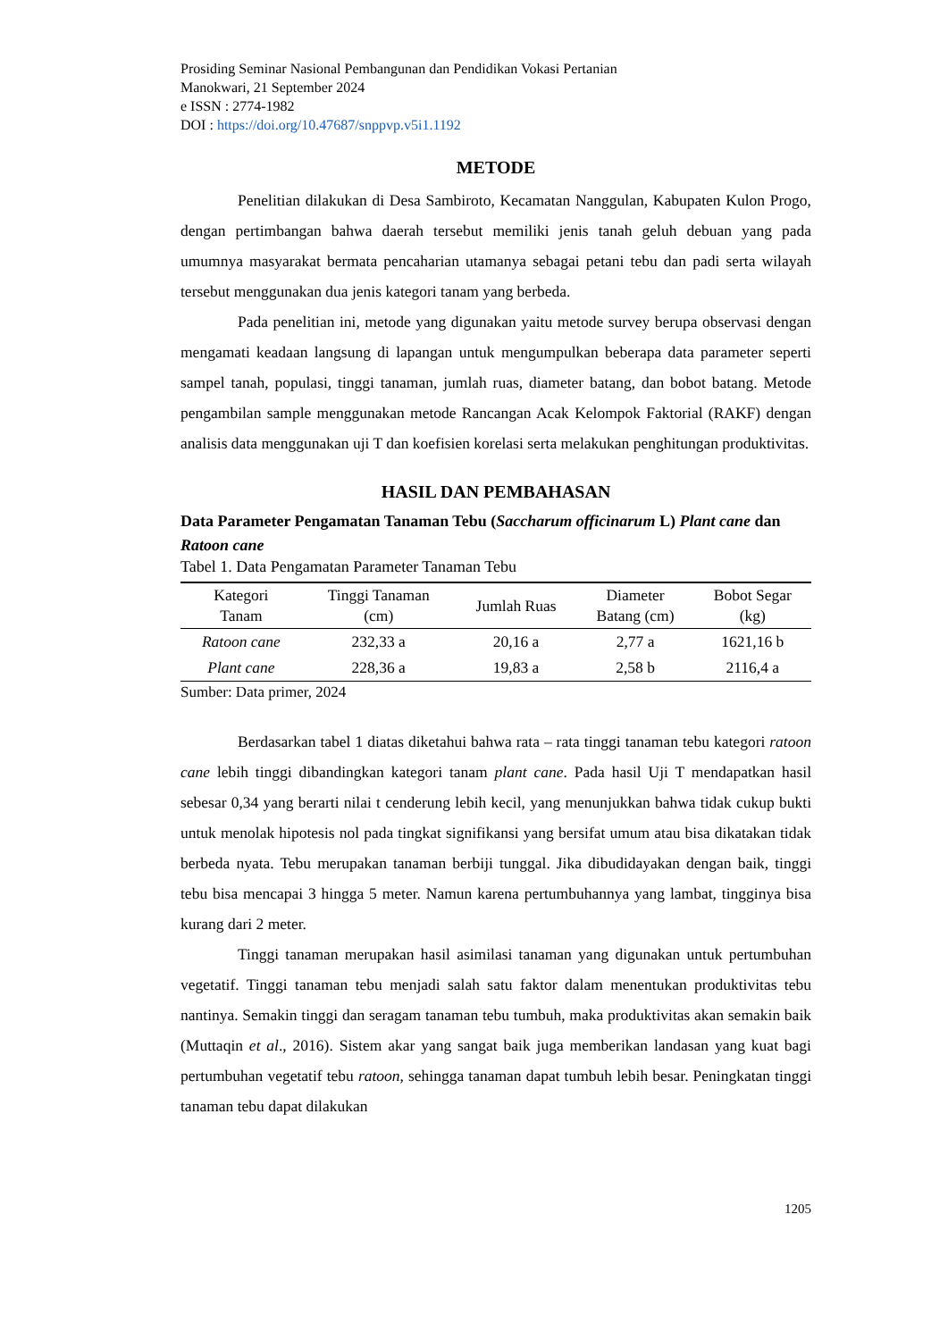Prosiding Seminar Nasional Pembangunan dan Pendidikan Vokasi Pertanian
Manokwari, 21 September 2024
e ISSN : 2774-1982
DOI : https://doi.org/10.47687/snppvp.v5i1.1192
METODE
Penelitian dilakukan di Desa Sambiroto, Kecamatan Nanggulan, Kabupaten Kulon Progo, dengan pertimbangan bahwa daerah tersebut memiliki jenis tanah geluh debuan yang pada umumnya masyarakat bermata pencaharian utamanya sebagai petani tebu dan padi serta wilayah tersebut menggunakan dua jenis kategori tanam yang berbeda.
Pada penelitian ini, metode yang digunakan yaitu metode survey berupa observasi dengan mengamati keadaan langsung di lapangan untuk mengumpulkan beberapa data parameter seperti sampel tanah, populasi, tinggi tanaman, jumlah ruas, diameter batang, dan bobot batang. Metode pengambilan sample menggunakan metode Rancangan Acak Kelompok Faktorial (RAKF) dengan analisis data menggunakan uji T dan koefisien korelasi serta melakukan penghitungan produktivitas.
HASIL DAN PEMBAHASAN
Data Parameter Pengamatan Tanaman Tebu (Saccharum officinarum L) Plant cane dan Ratoon cane
Tabel 1. Data Pengamatan Parameter Tanaman Tebu
| Kategori Tanam | Tinggi Tanaman (cm) | Jumlah Ruas | Diameter Batang (cm) | Bobot Segar (kg) |
| --- | --- | --- | --- | --- |
| Ratoon cane | 232,33 a | 20,16 a | 2,77 a | 1621,16 b |
| Plant cane | 228,36 a | 19,83 a | 2,58 b | 2116,4 a |
Sumber: Data primer, 2024
Berdasarkan tabel 1 diatas diketahui bahwa rata – rata tinggi tanaman tebu kategori ratoon cane lebih tinggi dibandingkan kategori tanam plant cane. Pada hasil Uji T mendapatkan hasil sebesar 0,34 yang berarti nilai t cenderung lebih kecil, yang menunjukkan bahwa tidak cukup bukti untuk menolak hipotesis nol pada tingkat signifikansi yang bersifat umum atau bisa dikatakan tidak berbeda nyata. Tebu merupakan tanaman berbiji tunggal. Jika dibudidayakan dengan baik, tinggi tebu bisa mencapai 3 hingga 5 meter. Namun karena pertumbuhannya yang lambat, tingginya bisa kurang dari 2 meter.
Tinggi tanaman merupakan hasil asimilasi tanaman yang digunakan untuk pertumbuhan vegetatif. Tinggi tanaman tebu menjadi salah satu faktor dalam menentukan produktivitas tebu nantinya. Semakin tinggi dan seragam tanaman tebu tumbuh, maka produktivitas akan semakin baik (Muttaqin et al., 2016). Sistem akar yang sangat baik juga memberikan landasan yang kuat bagi pertumbuhan vegetatif tebu ratoon, sehingga tanaman dapat tumbuh lebih besar. Peningkatan tinggi tanaman tebu dapat dilakukan
1205